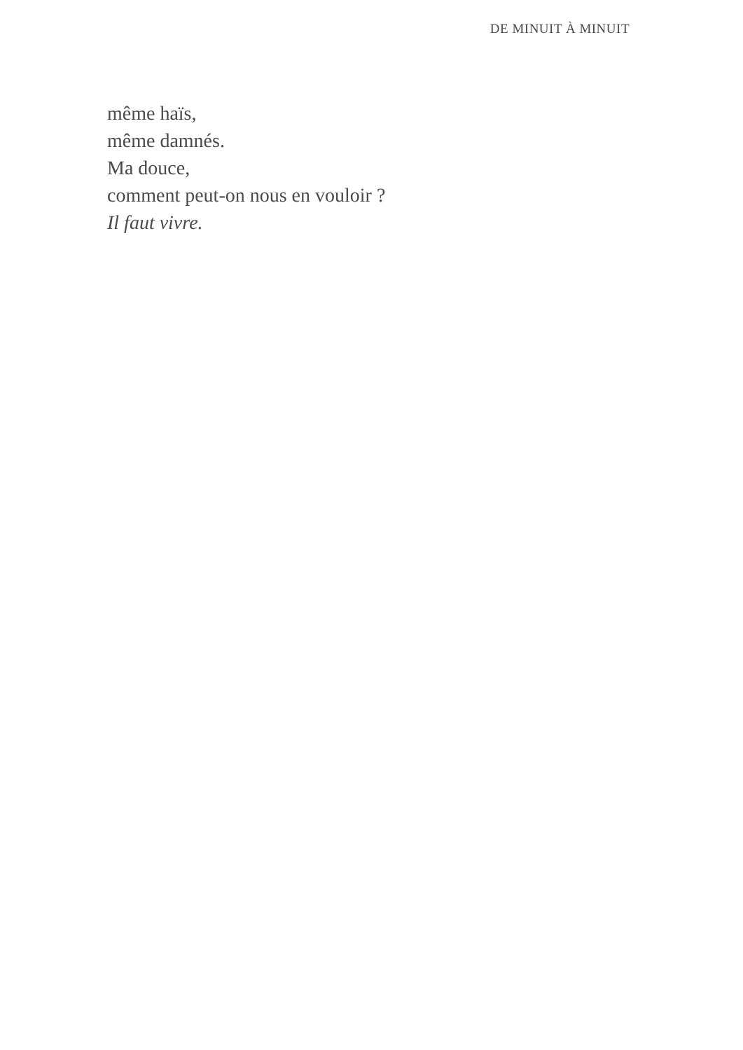DE MINUIT À MINUIT
même haïs,
même damnés.
Ma douce,
comment peut-on nous en vouloir ?
Il faut vivre.